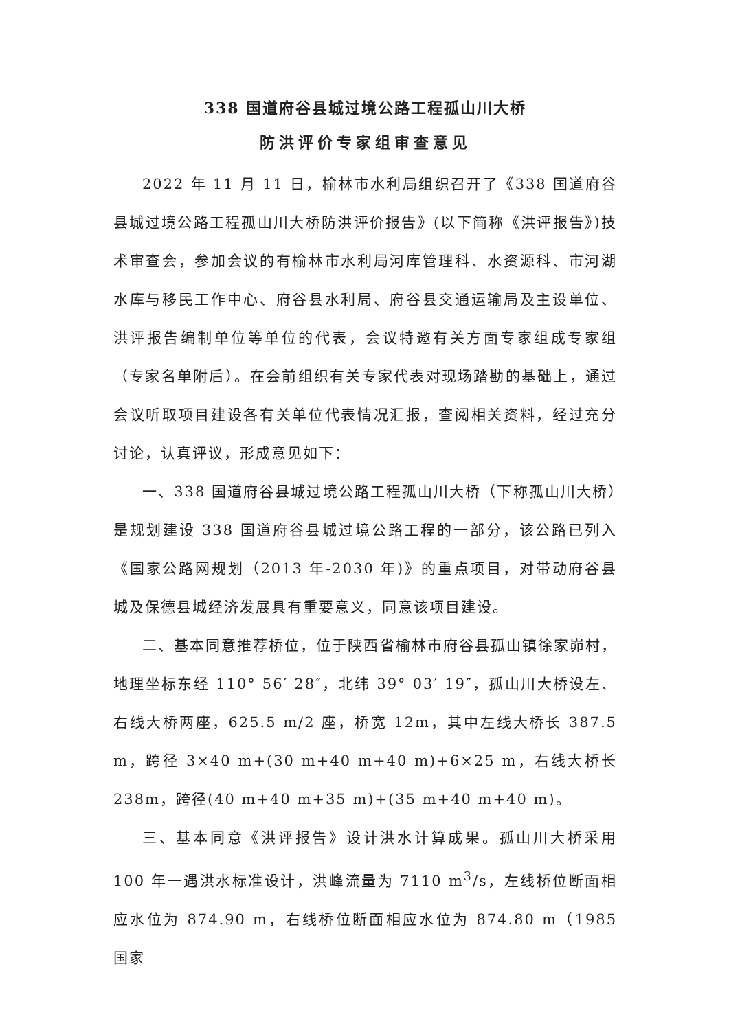338 国道府谷县城过境公路工程孤山川大桥
防洪评价专家组审查意见
2022 年 11 月 11 日，榆林市水利局组织召开了《338 国道府谷县城过境公路工程孤山川大桥防洪评价报告》(以下简称《洪评报告》)技术审查会，参加会议的有榆林市水利局河库管理科、水资源科、市河湖水库与移民工作中心、府谷县水利局、府谷县交通运输局及主设单位、洪评报告编制单位等单位的代表，会议特邀有关方面专家组成专家组（专家名单附后）。在会前组织有关专家代表对现场踏勘的基础上，通过会议听取项目建设各有关单位代表情况汇报，查阅相关资料，经过充分讨论，认真评议，形成意见如下：
一、338 国道府谷县城过境公路工程孤山川大桥（下称孤山川大桥）是规划建设 338 国道府谷县城过境公路工程的一部分，该公路已列入《国家公路网规划（2013 年-2030 年)》的重点项目，对带动府谷县城及保德县城经济发展具有重要意义，同意该项目建设。
二、基本同意推荐桥位，位于陕西省榆林市府谷县孤山镇徐家峁村，地理坐标东经 110° 56′ 28″，北纬 39° 03′ 19″，孤山川大桥设左、右线大桥两座，625.5 m/2 座，桥宽 12m，其中左线大桥长 387.5 m，跨径 3×40 m+(30 m+40 m+40 m)+6×25 m，右线大桥长 238m，跨径(40 m+40 m+35 m)+(35 m+40 m+40 m)。
三、基本同意《洪评报告》设计洪水计算成果。孤山川大桥采用 100 年一遇洪水标准设计，洪峰流量为 7110 m<sup>3</sup>/s，左线桥位断面相应水位为 874.90 m，右线桥位断面相应水位为 874.80 m（1985 国家